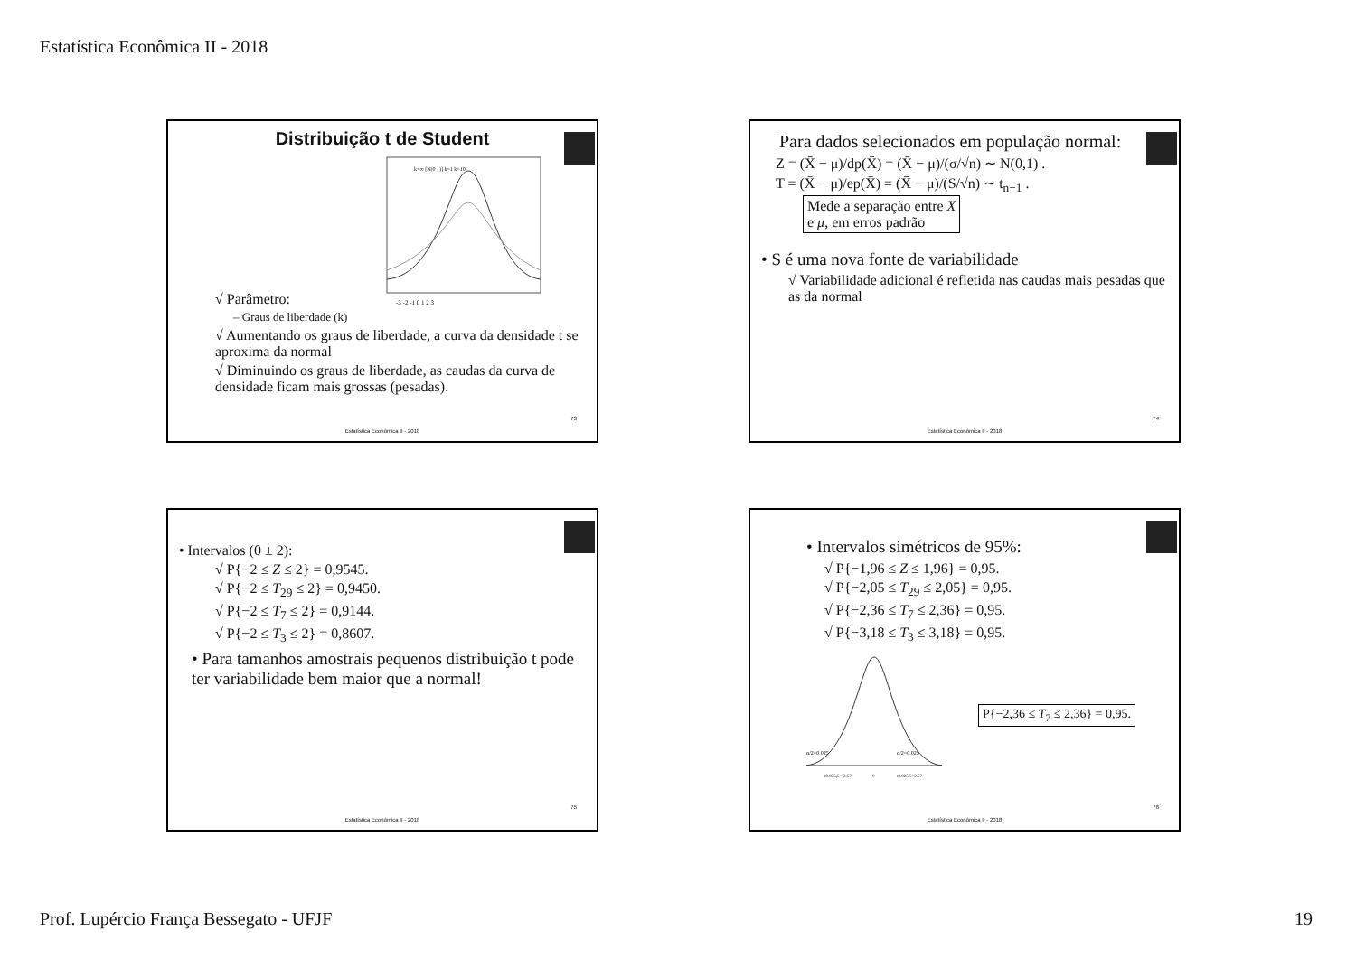Estatística Econômica II - 2018
Distribuição t de Student
k=∞ [N(0 1)] k=1 k=10
-3 -2 -1 0 1 2 3
√ Parâmetro:
– Graus de liberdade (k)
√ Aumentando os graus de liberdade, a curva da densidade t se aproxima da normal
√ Diminuindo os graus de liberdade, as caudas da curva de densidade ficam mais grossas (pesadas).
73
Estatística Econômica II - 2018
Para dados selecionados em população normal:
Z = (X̄ − μ)/dp(X̄) = (X̄ − μ)/(σ/√n) ∼ N(0,1) .
T = (X̄ − μ)/ep(X̄) = (X̄ − μ)/(S/√n) ∼ t<sub>n−1</sub> . Mede a separação entre X
e μ, em erros padrão
• S é uma nova fonte de variabilidade
√ Variabilidade adicional é refletida nas caudas mais pesadas que as da normal
74
Estatística Econômica II - 2018
• Intervalos (0 ± 2):
√ P{−2 ≤ Z ≤ 2} = 0,9545.
√ P{−2 ≤ T<sub>29</sub> ≤ 2} = 0,9450.
√ P{−2 ≤ T<sub>7</sub> ≤ 2} = 0,9144.
√ P{−2 ≤ T<sub>3</sub> ≤ 2} = 0,8607.
• Para tamanhos amostrais pequenos distribuição t pode ter variabilidade bem maior que a normal!
75
Estatística Econômica II - 2018
• Intervalos simétricos de 95%:
√ P{−1,96 ≤ Z ≤ 1,96} = 0,95.
√ P{−2,05 ≤ T<sub>29</sub> ≤ 2,05} = 0,95.
√ P{−2,36 ≤ T<sub>7</sub> ≤ 2,36} = 0,95.
√ P{−3,18 ≤ T<sub>3</sub> ≤ 3,18} = 0,95.
α/2=0.025
α/2=0.025
t0.975;5=-2.57
0
t0.025;5=2.57
P{−2,36 ≤ T<sub>7</sub> ≤ 2,36} = 0,95.
76
Estatística Econômica II - 2018
Prof. Lupércio França Bessegato - UFJF 19